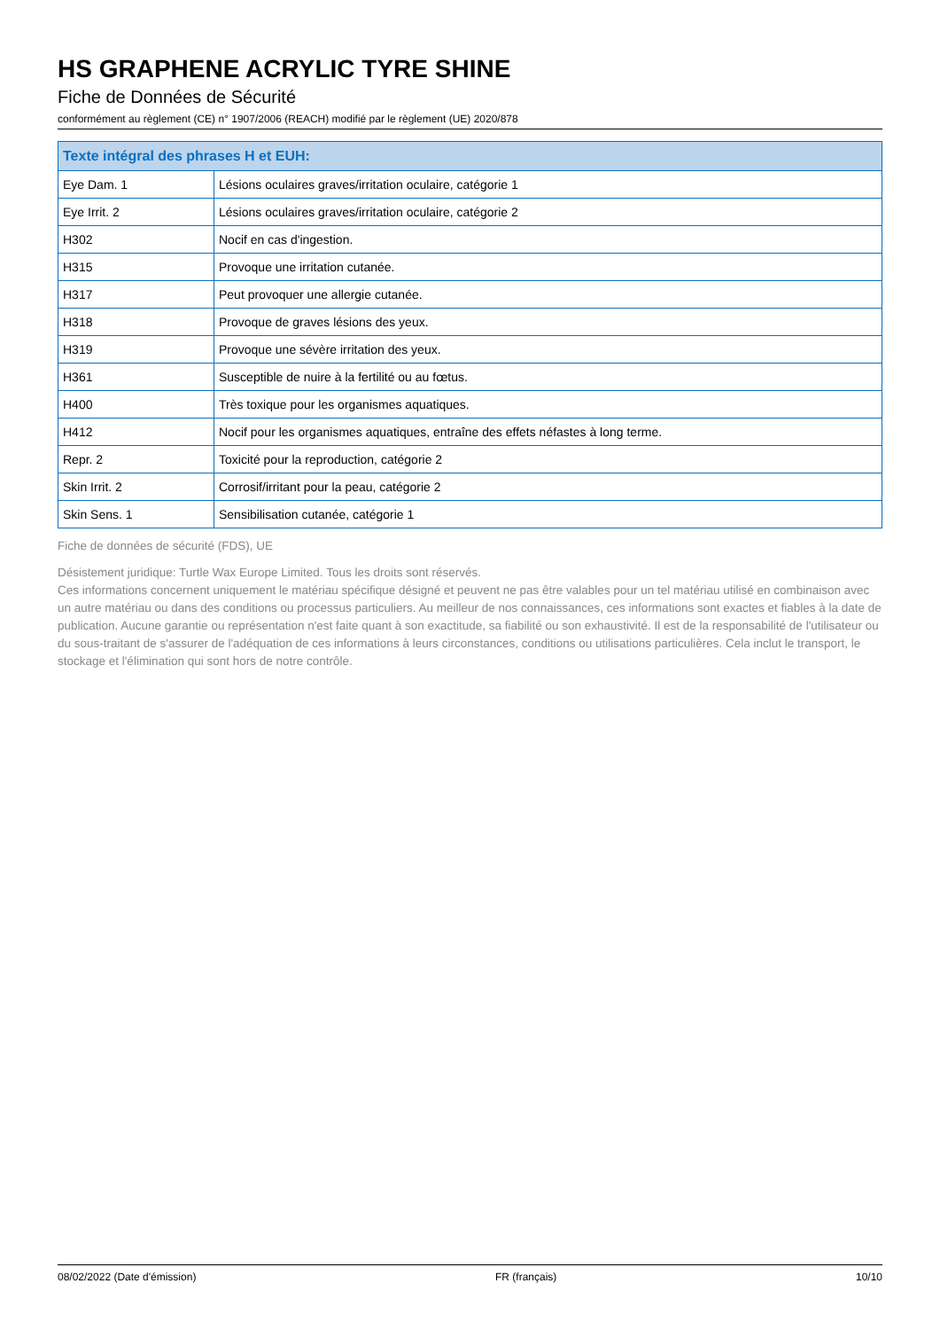HS GRAPHENE ACRYLIC TYRE SHINE
Fiche de Données de Sécurité
conformément au règlement (CE) n° 1907/2006 (REACH) modifié par le règlement (UE) 2020/878
| Texte intégral des phrases H et EUH: | |
| --- | --- |
| Eye Dam. 1 | Lésions oculaires graves/irritation oculaire, catégorie 1 |
| Eye Irrit. 2 | Lésions oculaires graves/irritation oculaire, catégorie 2 |
| H302 | Nocif en cas d'ingestion. |
| H315 | Provoque une irritation cutanée. |
| H317 | Peut provoquer une allergie cutanée. |
| H318 | Provoque de graves lésions des yeux. |
| H319 | Provoque une sévère irritation des yeux. |
| H361 | Susceptible de nuire à la fertilité ou au fœtus. |
| H400 | Très toxique pour les organismes aquatiques. |
| H412 | Nocif pour les organismes aquatiques, entraîne des effets néfastes à long terme. |
| Repr. 2 | Toxicité pour la reproduction, catégorie 2 |
| Skin Irrit. 2 | Corrosif/irritant pour la peau, catégorie 2 |
| Skin Sens. 1 | Sensibilisation cutanée, catégorie 1 |
Fiche de données de sécurité (FDS), UE
Désistement juridique: Turtle Wax Europe Limited. Tous les droits sont réservés.
Ces informations concernent uniquement le matériau spécifique désigné et peuvent ne pas être valables pour un tel matériau utilisé en combinaison avec un autre matériau ou dans des conditions ou processus particuliers. Au meilleur de nos connaissances, ces informations sont exactes et fiables à la date de publication. Aucune garantie ou représentation n'est faite quant à son exactitude, sa fiabilité ou son exhaustivité. Il est de la responsabilité de l'utilisateur ou du sous-traitant de s'assurer de l'adéquation de ces informations à leurs circonstances, conditions ou utilisations particulières. Cela inclut le transport, le stockage et l'élimination qui sont hors de notre contrôle.
08/02/2022 (Date d'émission) FR (français) 10/10